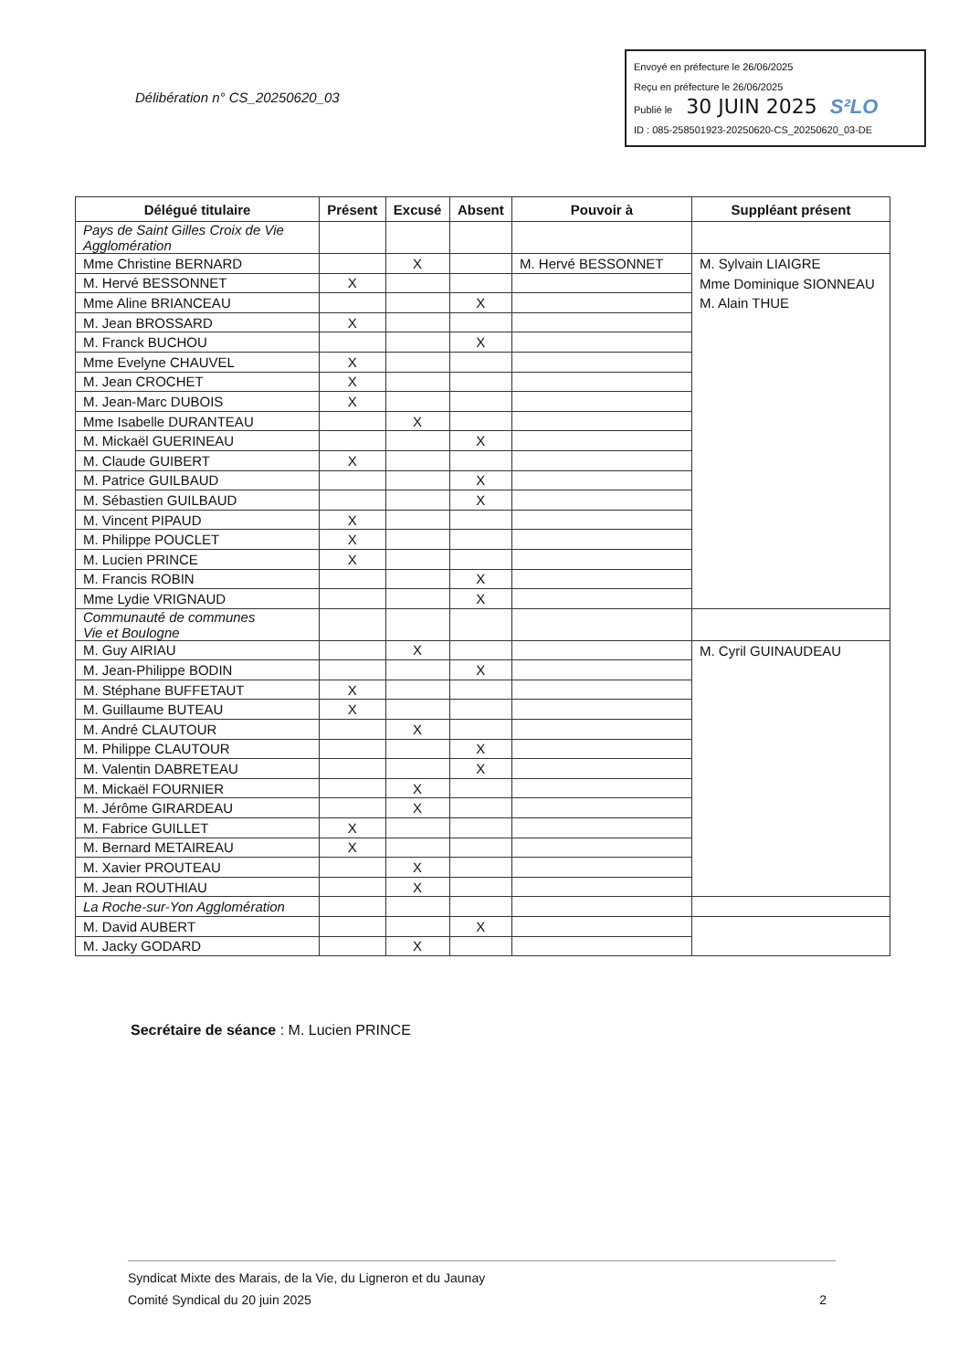Délibération n° CS_20250620_03
Envoyé en préfecture le 26/06/2025
Reçu en préfecture le 26/06/2025
Publié le 30 JUIN 2025 S²LO
ID : 085-258501923-20250620-CS_20250620_03-DE
| Délégué titulaire | Présent | Excusé | Absent | Pouvoir à | Suppléant présent |
| --- | --- | --- | --- | --- | --- |
| Pays de Saint Gilles Croix de Vie Agglomération | | | | | |
| Mme Christine BERNARD | | X | | M. Hervé BESSONNET | M. Sylvain LIAIGRE Mme Dominique SIONNEAU M. Alain THUE |
| M. Hervé BESSONNET | X | | | | |
| Mme Aline BRIANCEAU | | | X | | |
| M. Jean BROSSARD | X | | | | |
| M. Franck BUCHOU | | | X | | |
| Mme Evelyne CHAUVEL | X | | | | |
| M. Jean CROCHET | X | | | | |
| M. Jean-Marc DUBOIS | X | | | | |
| Mme Isabelle DURANTEAU | | X | | | |
| M. Mickaël GUERINEAU | | | X | | |
| M. Claude GUIBERT | X | | | | |
| M. Patrice GUILBAUD | | | X | | |
| M. Sébastien GUILBAUD | | | X | | |
| M. Vincent PIPAUD | X | | | | |
| M. Philippe POUCLET | X | | | | |
| M. Lucien PRINCE | X | | | | |
| M. Francis ROBIN | | | X | | |
| Mme Lydie VRIGNAUD | | | X | | |
| Communauté de communes Vie et Boulogne | | | | | |
| M. Guy AIRIAU | | X | | | M. Cyril GUINAUDEAU |
| M. Jean-Philippe BODIN | | | X | | |
| M. Stéphane BUFFETAUT | X | | | | |
| M. Guillaume BUTEAU | X | | | | |
| M. André CLAUTOUR | | X | | | |
| M. Philippe CLAUTOUR | | | X | | |
| M. Valentin DABRETEAU | | | X | | |
| M. Mickaël FOURNIER | | X | | | |
| M. Jérôme GIRARDEAU | | X | | | |
| M. Fabrice GUILLET | X | | | | |
| M. Bernard METAIREAU | X | | | | |
| M. Xavier PROUTEAU | | X | | | |
| M. Jean ROUTHIAU | | X | | | |
| La Roche-sur-Yon Agglomération | | | | | |
| M. David AUBERT | | | X | | |
| M. Jacky GODARD | | X | | | |
Secrétaire de séance : M. Lucien PRINCE
Syndicat Mixte des Marais, de la Vie, du Ligneron et du Jaunay
Comité Syndical du 20 juin 2025
2